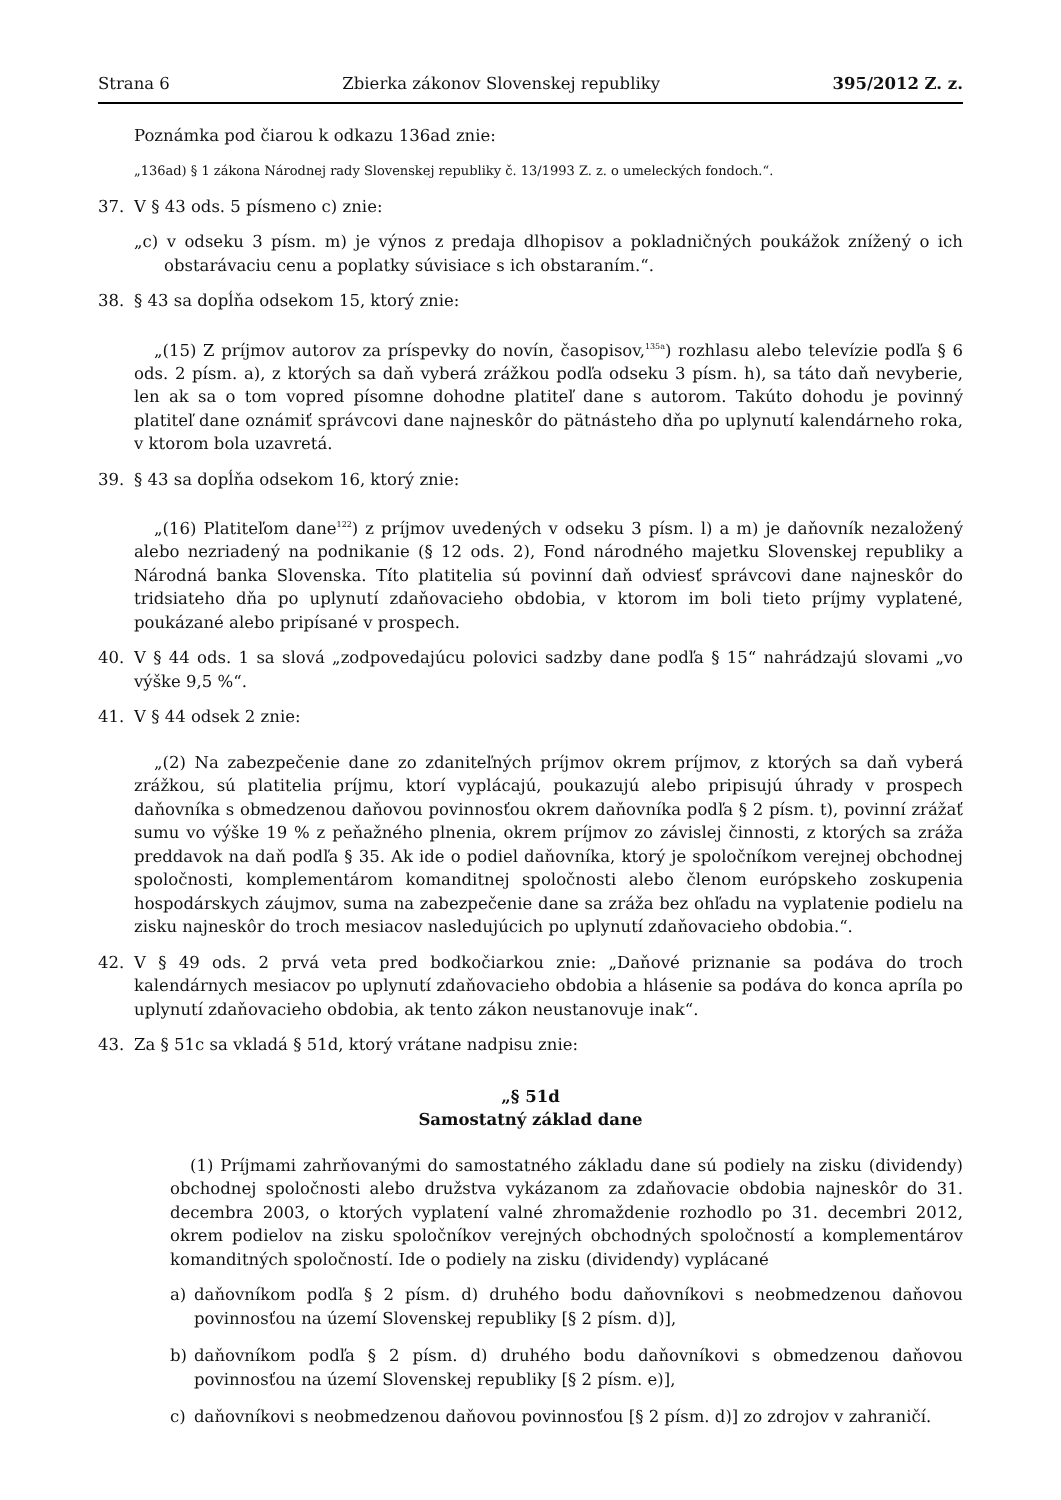Strana 6 Zbierka zákonov Slovenskej republiky 395/2012 Z. z.
Poznámka pod čiarou k odkazu 136ad znie:
„136ad) § 1 zákona Národnej rady Slovenskej republiky č. 13/1993 Z. z. o umeleckých fondoch.“.
37. V § 43 ods. 5 písmeno c) znie:
„c) v odseku 3 písm. m) je výnos z predaja dlhopisov a pokladničných poukážok znížený o ich obstarávaciu cenu a poplatky súvisiace s ich obstaraním.“.
38. § 43 sa dopĺňa odsekom 15, ktorý znie:
„(15) Z príjmov autorov za príspevky do novín, časopisov,<sup>135a</sup>) rozhlasu alebo televízie podľa § 6 ods. 2 písm. a), z ktorých sa daň vyberá zrážkou podľa odseku 3 písm. h), sa táto daň nevyberie, len ak sa o tom vopred písomne dohodne platiteľ dane s autorom. Takúto dohodu je povinný platiteľ dane oznámiť správcovi dane najneskôr do pätnásteho dňa po uplynutí kalendárneho roka, v ktorom bola uzavretá.
39. § 43 sa dopĺňa odsekom 16, ktorý znie:
„(16) Platiteľom dane<sup>122</sup>) z príjmov uvedených v odseku 3 písm. l) a m) je daňovník nezaložený alebo nezriadený na podnikanie (§ 12 ods. 2), Fond národného majetku Slovenskej republiky a Národná banka Slovenska. Títo platitelia sú povinní daň odviesť správcovi dane najneskôr do tridsiateho dňa po uplynutí zdaňovacieho obdobia, v ktorom im boli tieto príjmy vyplatené, poukázané alebo pripísané v prospech.
40. V § 44 ods. 1 sa slová „zodpovedajúcu polovici sadzby dane podľa § 15“ nahrádzajú slovami „vo výške 9,5 %“.
41. V § 44 odsek 2 znie:
„(2) Na zabezpečenie dane zo zdaniteľných príjmov okrem príjmov, z ktorých sa daň vyberá zrážkou, sú platitelia príjmu, ktorí vyplácajú, poukazujú alebo pripisujú úhrady v prospech daňovníka s obmedzenou daňovou povinnosťou okrem daňovníka podľa § 2 písm. t), povinní zrážať sumu vo výške 19 % z peňažného plnenia, okrem príjmov zo závislej činnosti, z ktorých sa zráža preddavok na daň podľa § 35. Ak ide o podiel daňovníka, ktorý je spoločníkom verejnej obchodnej spoločnosti, komplementárom komanditnej spoločnosti alebo členom európskeho zoskupenia hospodárskych záujmov, suma na zabezpečenie dane sa zráža bez ohľadu na vyplatenie podielu na zisku najneskôr do troch mesiacov nasledujúcich po uplynutí zdaňovacieho obdobia.“.
42. V § 49 ods. 2 prvá veta pred bodkočiarkou znie: „Daňové priznanie sa podáva do troch kalendárnych mesiacov po uplynutí zdaňovacieho obdobia a hlásenie sa podáva do konca apríla po uplynutí zdaňovacieho obdobia, ak tento zákon neustanovuje inak“.
43. Za § 51c sa vkladá § 51d, ktorý vrátane nadpisu znie:
„§ 51d
Samostatný základ dane
(1) Príjmami zahrňovanými do samostatného základu dane sú podiely na zisku (dividendy) obchodnej spoločnosti alebo družstva vykázanom za zdaňovacie obdobia najneskôr do 31. decembra 2003, o ktorých vyplatení valné zhromaždenie rozhodlo po 31. decembri 2012, okrem podielov na zisku spoločníkov verejných obchodných spoločností a komplementárov komanditných spoločností. Ide o podiely na zisku (dividendy) vyplácané
a) daňovníkom podľa § 2 písm. d) druhého bodu daňovníkovi s neobmedzenou daňovou povinnosťou na území Slovenskej republiky [§ 2 písm. d)],
b) daňovníkom podľa § 2 písm. d) druhého bodu daňovníkovi s obmedzenou daňovou povinnosťou na území Slovenskej republiky [§ 2 písm. e)],
c) daňovníkovi s neobmedzenou daňovou povinnosťou [§ 2 písm. d)] zo zdrojov v zahraničí.